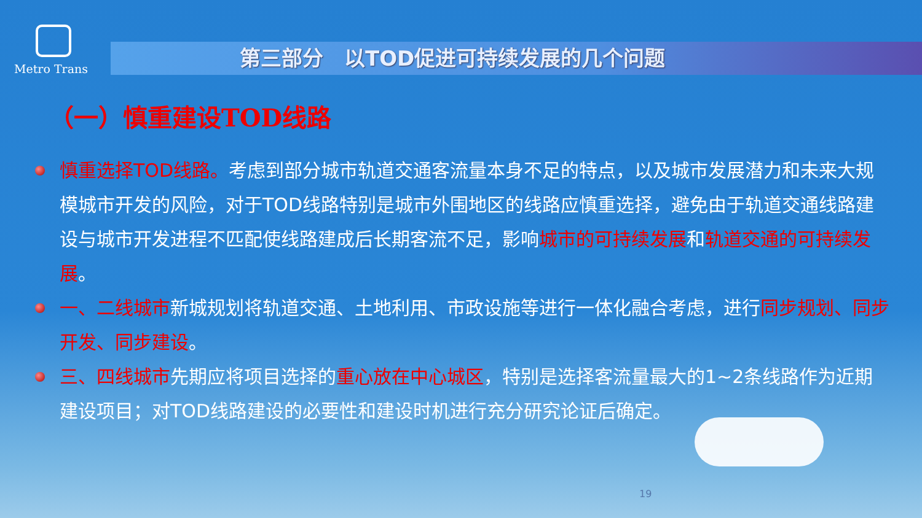Metro Trans
第三部分　以TOD促进可持续发展的几个问题
（一）慎重建设TOD线路
慎重选择TOD线路。考虑到部分城市轨道交通客流量本身不足的特点，以及城市发展潜力和未来大规模城市开发的风险，对于TOD线路特别是城市外围地区的线路应慎重选择，避免由于轨道交通线路建设与城市开发进程不匹配使线路建成后长期客流不足，影响城市的可持续发展和轨道交通的可持续发展。
一、二线城市新城规划将轨道交通、土地利用、市政设施等进行一体化融合考虑，进行同步规划、同步开发、同步建设。
三、四线城市先期应将项目选择的重心放在中心城区，特别是选择客流量最大的1~2条线路作为近期建设项目；对TOD线路建设的必要性和建设时机进行充分研究论证后确定。
19